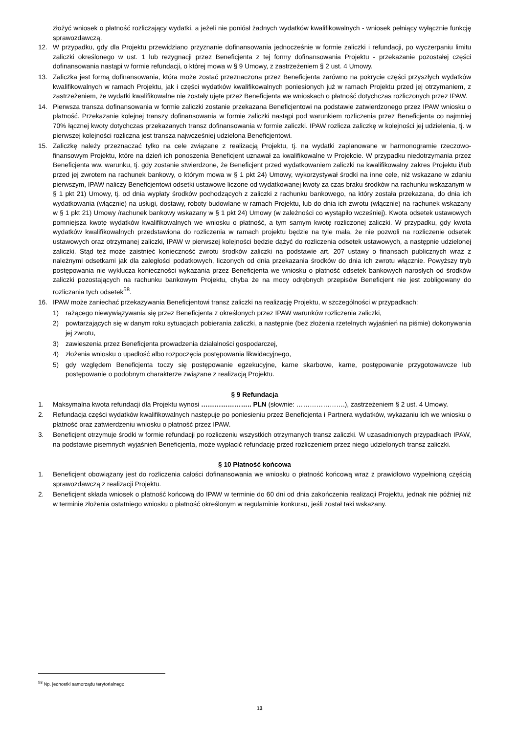złożyć wniosek o płatność rozliczający wydatki, a jeżeli nie poniósł żadnych wydatków kwalifikowalnych - wniosek pełniący wyłącznie funkcję sprawozdawczą.
12. W przypadku, gdy dla Projektu przewidziano przyznanie dofinansowania jednocześnie w formie zaliczki i refundacji, po wyczerpaniu limitu zaliczki określonego w ust. 1 lub rezygnacji przez Beneficjenta z tej formy dofinansowania Projektu - przekazanie pozostałej części dofinansowania nastąpi w formie refundacji, o której mowa w § 9 Umowy, z zastrzeżeniem § 2 ust. 4 Umowy.
13. Zaliczka jest formą dofinansowania, która może zostać przeznaczona przez Beneficjenta zarówno na pokrycie części przyszłych wydatków kwalifikowalnych w ramach Projektu, jak i części wydatków kwalifikowalnych poniesionych już w ramach Projektu przed jej otrzymaniem, z zastrzeżeniem, że wydatki kwalifikowalne nie zostały ujęte przez Beneficjenta we wnioskach o płatność dotychczas rozliczonych przez IPAW.
14. Pierwsza transza dofinansowania w formie zaliczki zostanie przekazana Beneficjentowi na podstawie zatwierdzonego przez IPAW wniosku o płatność. Przekazanie kolejnej transzy dofinansowania w formie zaliczki nastąpi pod warunkiem rozliczenia przez Beneficjenta co najmniej 70% łącznej kwoty dotychczas przekazanych transz dofinansowania w formie zaliczki. IPAW rozlicza zaliczkę w kolejności jej udzielenia, tj. w pierwszej kolejności rozliczna jest transza najwcześniej udzielona Beneficjentowi.
15. Zaliczkę należy przeznaczać tylko na cele związane z realizacją Projektu, tj. na wydatki zaplanowane w harmonogramie rzeczowo-finansowym Projektu, które na dzień ich ponoszenia Beneficjent uznawał za kwalifikowalne w Projekcie. W przypadku niedotrzymania przez Beneficjenta ww. warunku, tj. gdy zostanie stwierdzone, że Beneficjent przed wydatkowaniem zaliczki na kwalifikowalny zakres Projektu i/lub przed jej zwrotem na rachunek bankowy, o którym mowa w § 1 pkt 24) Umowy, wykorzystywał środki na inne cele, niż wskazane w zdaniu pierwszym, IPAW naliczy Beneficjentowi odsetki ustawowe liczone od wydatkowanej kwoty za czas braku środków na rachunku wskazanym w § 1 pkt 21) Umowy, tj. od dnia wypłaty środków pochodzących z zaliczki z rachunku bankowego, na który została przekazana, do dnia ich wydatkowania (włącznie) na usługi, dostawy, roboty budowlane w ramach Projektu, lub do dnia ich zwrotu (włącznie) na rachunek wskazany w § 1 pkt 21) Umowy /rachunek bankowy wskazany w § 1 pkt 24) Umowy (w zależności co wystąpiło wcześniej). Kwota odsetek ustawowych pomniejsza kwotę wydatków kwalifikowalnych we wniosku o płatność, a tym samym kwotę rozliczonej zaliczki. W przypadku, gdy kwota wydatków kwalifikowalnych przedstawiona do rozliczenia w ramach projektu będzie na tyle mała, że nie pozwoli na rozliczenie odsetek ustawowych oraz otrzymanej zaliczki, IPAW w pierwszej kolejności będzie dążyć do rozliczenia odsetek ustawowych, a następnie udzielonej zaliczki. Stąd też może zaistnieć konieczność zwrotu środków zaliczki na podstawie art. 207 ustawy o finansach publicznych wraz z należnymi odsetkami jak dla zaległości podatkowych, liczonych od dnia przekazania środków do dnia ich zwrotu włącznie. Powyższy tryb postępowania nie wyklucza konieczności wykazania przez Beneficjenta we wniosku o płatność odsetek bankowych narosłych od środków zaliczki pozostających na rachunku bankowym Projektu, chyba że na mocy odrębnych przepisów Beneficjent nie jest zobligowany do rozliczania tych odsetek<sup>58</sup>.
16. IPAW może zaniechać przekazywania Beneficjentowi transz zaliczki na realizację Projektu, w szczególności w przypadkach:
1) rażącego niewywiązywania się przez Beneficjenta z określonych przez IPAW warunków rozliczenia zaliczki,
2) powtarzających się w danym roku sytuacjach pobierania zaliczki, a następnie (bez złożenia rzetelnych wyjaśnień na piśmie) dokonywania jej zwrotu,
3) zawieszenia przez Beneficjenta prowadzenia działalności gospodarczej,
4) złożenia wniosku o upadłość albo rozpoczęcia postępowania likwidacyjnego,
5) gdy względem Beneficjenta toczy się postępowanie egzekucyjne, karne skarbowe, karne, postępowanie przygotowawcze lub postępowanie o podobnym charakterze związane z realizacją Projektu.
§ 9 Refundacja
1. Maksymalna kwota refundacji dla Projektu wynosi ………………….. PLN (słownie: ………………….), zastrzeżeniem § 2 ust. 4 Umowy.
2. Refundacja części wydatków kwalifikowalnych następuje po poniesieniu przez Beneficjenta i Partnera wydatków, wykazaniu ich we wniosku o płatność oraz zatwierdzeniu wniosku o płatność przez IPAW.
3. Beneficjent otrzymuje środki w formie refundacji po rozliczeniu wszystkich otrzymanych transz zaliczki. W uzasadnionych przypadkach IPAW, na podstawie pisemnych wyjaśnień Beneficjenta, może wypłacić refundację przed rozliczeniem przez niego udzielonych transz zaliczki.
§ 10 Płatność końcowa
1. Beneficjent obowiązany jest do rozliczenia całości dofinansowania we wniosku o płatność końcową wraz z prawidłowo wypełnioną częścią sprawozdawczą z realizacji Projektu.
2. Beneficjent składa wniosek o płatność końcową do IPAW w terminie do 60 dni od dnia zakończenia realizacji Projektu, jednak nie później niż w terminie złożenia ostatniego wniosku o płatność określonym w regulaminie konkursu, jeśli został taki wskazany.
<sup>58</sup> Np. jednostki samorządu terytorialnego.
13